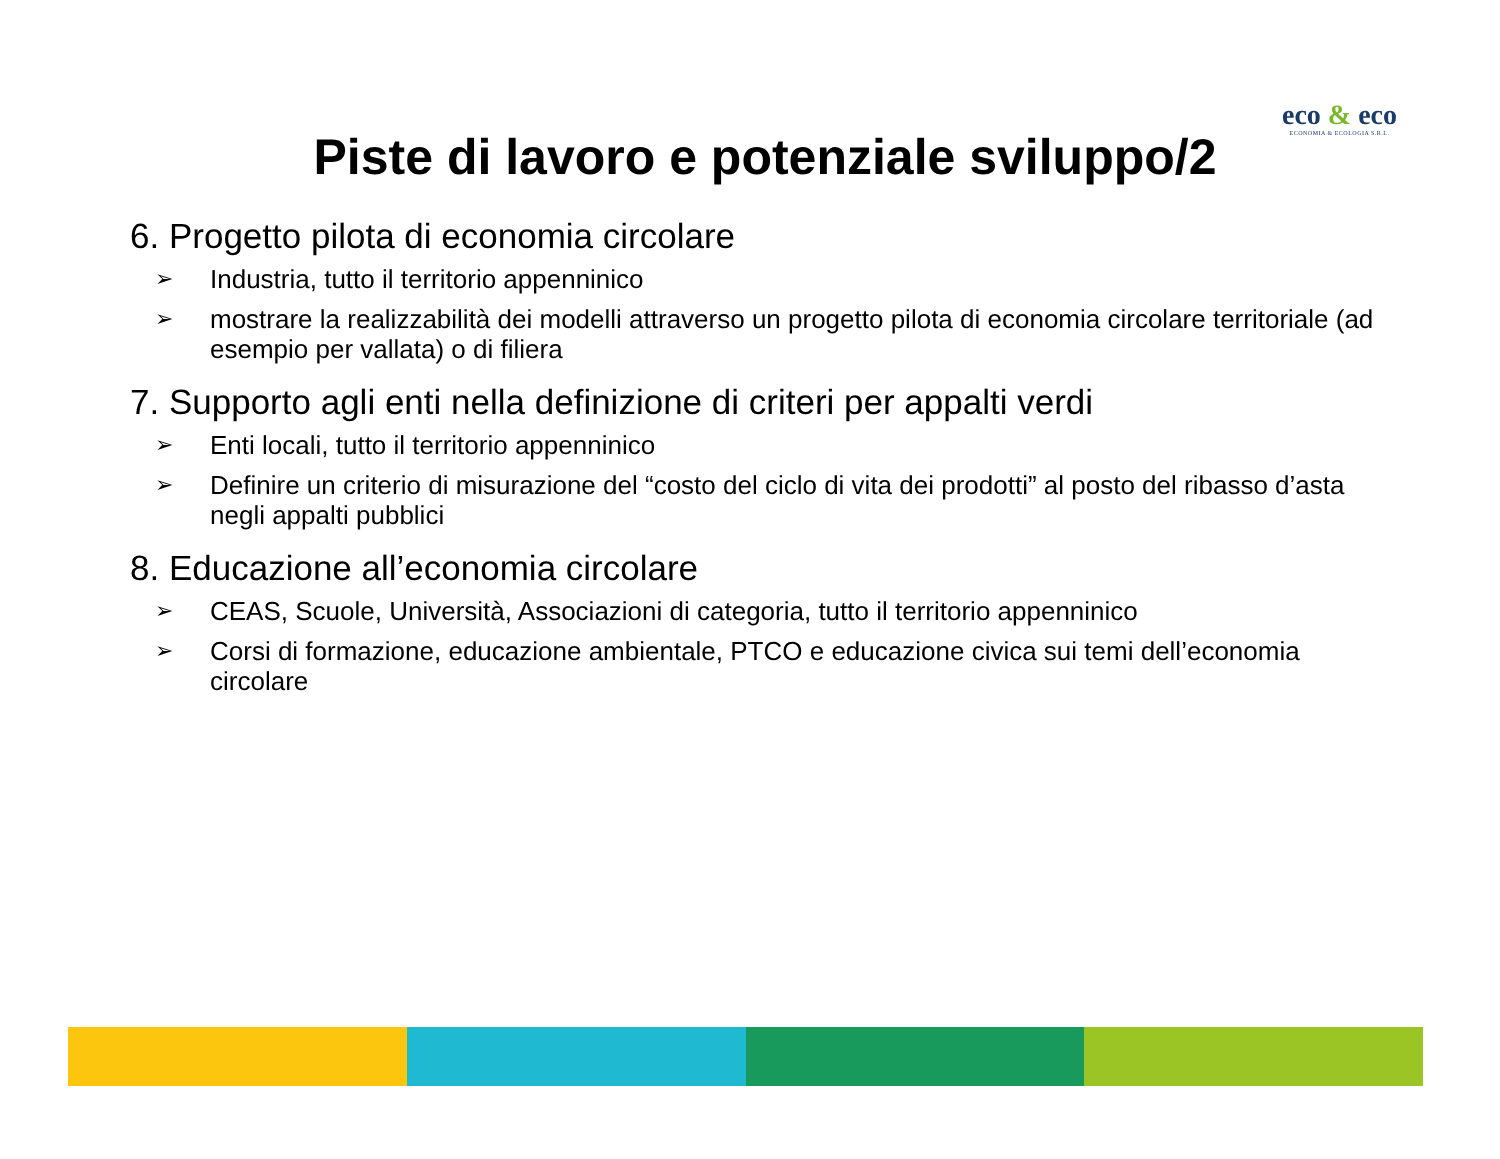eco & eco
ECONOMIA & ECOLOGIA S.R.L.
Piste di lavoro e potenziale sviluppo/2
6. Progetto pilota di economia circolare
➢ Industria, tutto il territorio appenninico
➢ mostrare la realizzabilità dei modelli attraverso un progetto pilota di economia circolare territoriale (ad esempio per vallata) o di filiera
7. Supporto agli enti nella definizione di criteri per appalti verdi
➢ Enti locali, tutto il territorio appenninico
➢ Definire un criterio di misurazione del “costo del ciclo di vita dei prodotti” al posto del ribasso d’asta negli appalti pubblici
8. Educazione all’economia circolare
➢ CEAS, Scuole, Università, Associazioni di categoria, tutto il territorio appenninico
➢ Corsi di formazione, educazione ambientale, PTCO e educazione civica sui temi dell’economia circolare